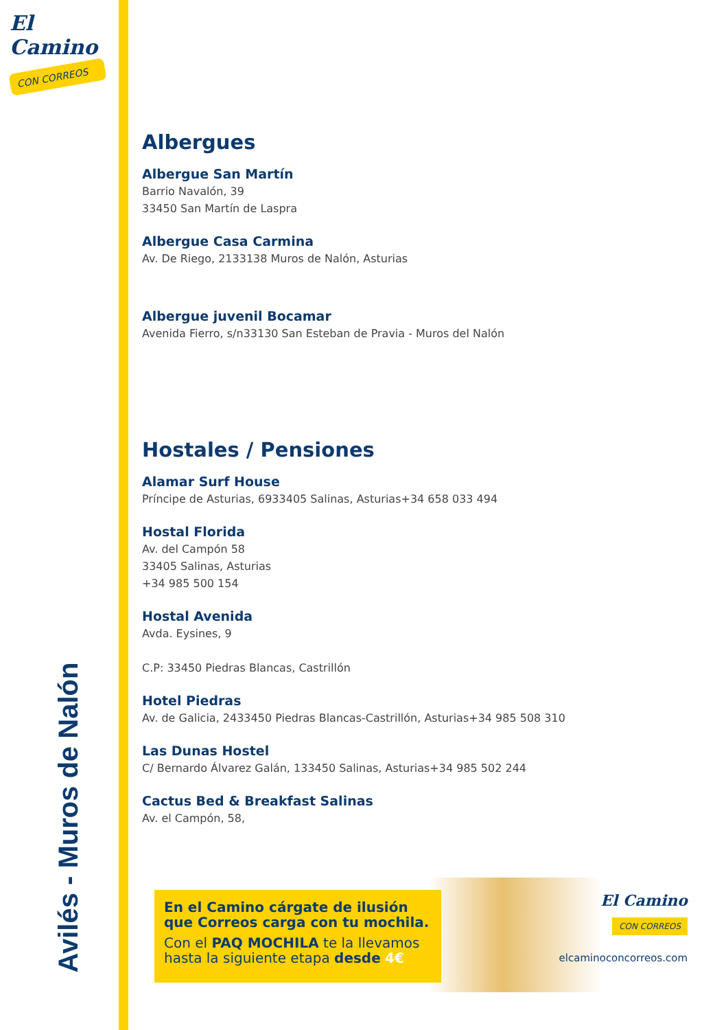El Camino
CON CORREOS
Avilés - Muros de Nalón
Albergues
Albergue San Martín
Barrio Navalón, 39
33450 San Martín de Laspra
Albergue Casa Carmina
Av. De Riego, 2133138 Muros de Nalón, Asturias
Albergue juvenil Bocamar
Avenida Fierro, s/n33130 San Esteban de Pravia - Muros del Nalón
Hostales / Pensiones
Alamar Surf House
Príncipe de Asturias, 6933405 Salinas, Asturias+34 658 033 494
Hostal Florida
Av. del Campón 58
33405 Salinas, Asturias
+34 985 500 154
Hostal Avenida
Avda. Eysines, 9
C.P: 33450 Piedras Blancas, Castrillón
Hotel Piedras
Av. de Galicia, 2433450 Piedras Blancas-Castrillón, Asturias+34 985 508 310
Las Dunas Hostel
C/ Bernardo Álvarez Galán, 133450 Salinas, Asturias+34 985 502 244
Cactus Bed & Breakfast Salinas
Av. el Campón, 58,
En el Camino cárgate de ilusión que Correos carga con tu mochila.
Con el PAQ MOCHILA te la llevamos hasta la siguiente etapa desde 4€
El Camino
CON CORREOS
elcaminoconcorreos.com